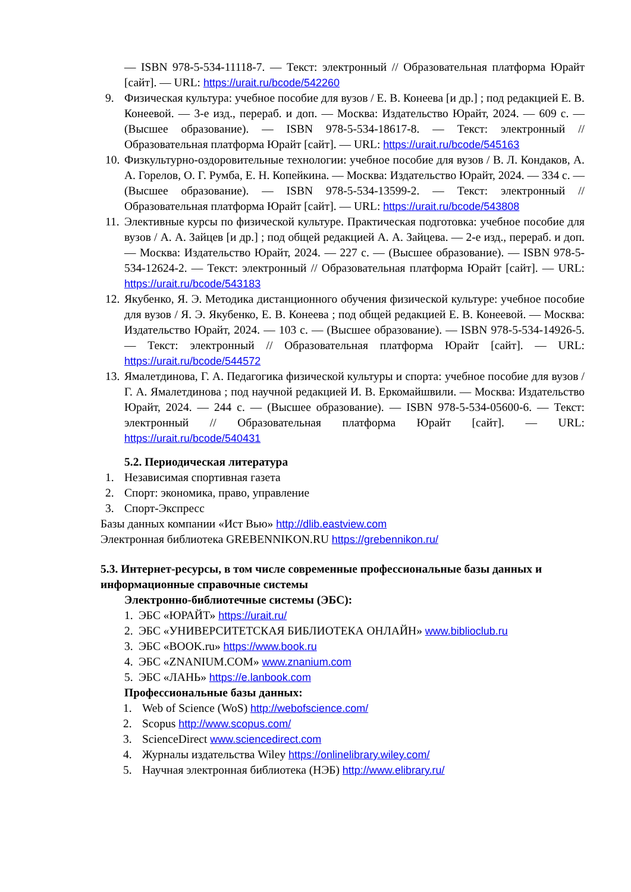— ISBN 978-5-534-11118-7. — Текст: электронный // Образовательная платформа Юрайт [сайт]. — URL: https://urait.ru/bcode/542260
9. Физическая культура: учебное пособие для вузов / Е. В. Конеева [и др.] ; под редакцией Е. В. Конеевой. — 3-е изд., перераб. и доп. — Москва: Издательство Юрайт, 2024. — 609 с. — (Высшее образование). — ISBN 978-5-534-18617-8. — Текст: электронный // Образовательная платформа Юрайт [сайт]. — URL: https://urait.ru/bcode/545163
10.
Физкультурно-оздоровительные технологии: учебное пособие для вузов / В. Л. Кондаков, А. А. Горелов, О. Г. Румба, Е. Н. Копейкина. — Москва: Издательство Юрайт, 2024. — 334 с. — (Высшее образование). — ISBN 978-5-534-13599-2. — Текст: электронный // Образовательная платформа Юрайт [сайт]. — URL: https://urait.ru/bcode/543808
11.
Элективные курсы по физической культуре. Практическая подготовка: учебное пособие для вузов / А. А. Зайцев [и др.] ; под общей редакцией А. А. Зайцева. — 2-е изд., перераб. и доп. — Москва: Издательство Юрайт, 2024. — 227 с. — (Высшее образование). — ISBN 978-5-534-12624-2. — Текст: электронный // Образовательная платформа Юрайт [сайт]. — URL: https://urait.ru/bcode/543183
12.
Якубенко, Я. Э. Методика дистанционного обучения физической культуре: учебное пособие для вузов / Я. Э. Якубенко, Е. В. Конеева ; под общей редакцией Е. В. Конеевой. — Москва: Издательство Юрайт, 2024. — 103 с. — (Высшее образование). — ISBN 978-5-534-14926-5. — Текст: электронный // Образовательная платформа Юрайт [сайт]. — URL: https://urait.ru/bcode/544572
13.
Ямалетдинова, Г. А. Педагогика физической культуры и спорта: учебное пособие для вузов / Г. А. Ямалетдинова ; под научной редакцией И. В. Еркомайшвили. — Москва: Издательство Юрайт, 2024. — 244 с. — (Высшее образование). — ISBN 978-5-534-05600-6. — Текст: электронный // Образовательная платформа Юрайт [сайт]. — URL: https://urait.ru/bcode/540431
5.2. Периодическая литература
1. Независимая спортивная газета
2. Спорт: экономика, право, управление
3. Спорт-Экспресс
Базы данных компании «Ист Вью» http://dlib.eastview.com
Электронная библиотека GREBENNIKON.RU https://grebennikon.ru/
5.3. Интернет-ресурсы, в том числе современные профессиональные базы данных и информационные справочные системы
Электронно-библиотечные системы (ЭБС):
1. ЭБС «ЮРАЙТ» https://urait.ru/
2. ЭБС «УНИВЕРСИТЕТСКАЯ БИБЛИОТЕКА ОНЛАЙН» www.biblioclub.ru
3. ЭБС «BOOK.ru» https://www.book.ru
4. ЭБС «ZNANIUM.COM» www.znanium.com
5. ЭБС «ЛАНЬ» https://e.lanbook.com
Профессиональные базы данных:
1. Web of Science (WoS) http://webofscience.com/
2. Scopus http://www.scopus.com/
3. ScienceDirect www.sciencedirect.com
4. Журналы издательства Wiley https://onlinelibrary.wiley.com/
5. Научная электронная библиотека (НЭБ) http://www.elibrary.ru/